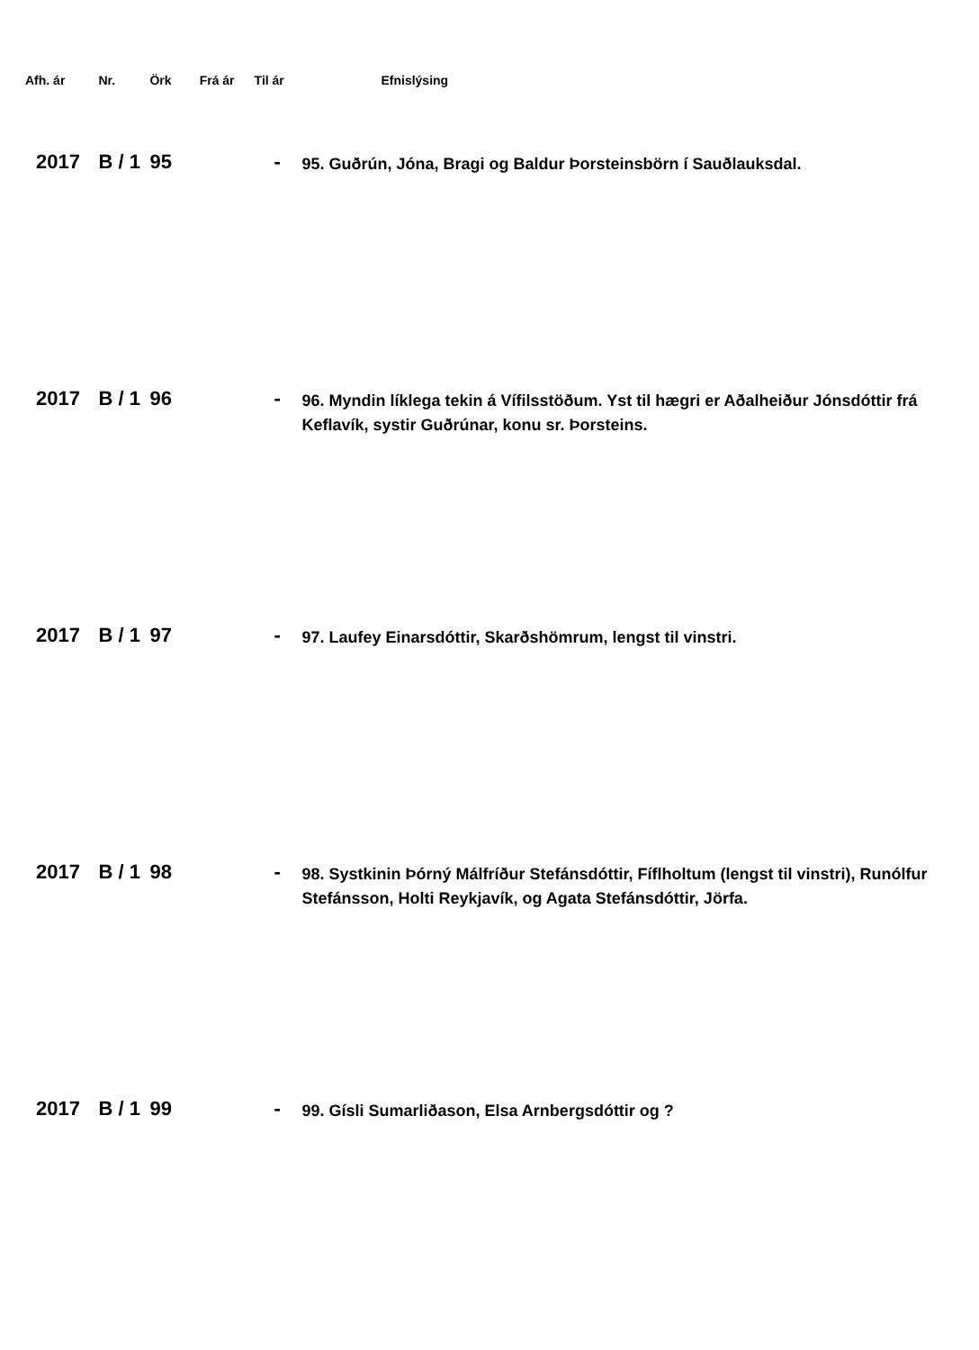| Afh. ár | Nr. | Örk | Frá ár | Til ár | | Efnislýsing |
| --- | --- | --- | --- | --- | --- | --- |
| 2017 | B / 1 | 95 | | - | | 95. Guðrún, Jóna, Bragi og Baldur Þorsteinsbörn í Sauðlauksdal. |
| 2017 | B / 1 | 96 | | - | | 96. Myndin líklega tekin á Vífilsstöðum. Yst til hægri er Aðalheiður Jónsdóttir frá Keflavík, systir Guðrúnar, konu sr. Þorsteins. |
| 2017 | B / 1 | 97 | | - | | 97. Laufey Einarsdóttir, Skarðshömrum, lengst til vinstri. |
| 2017 | B / 1 | 98 | | - | | 98. Systkinin Þórný Málfríður Stefánsdóttir, Fíflholtum (lengst til vinstri), Runólfur Stefánsson, Holti Reykjavík, og Agata Stefánsdóttir, Jörfa. |
| 2017 | B / 1 | 99 | | - | | 99. Gísli Sumarliðason, Elsa Arnbergsdóttir og ? |